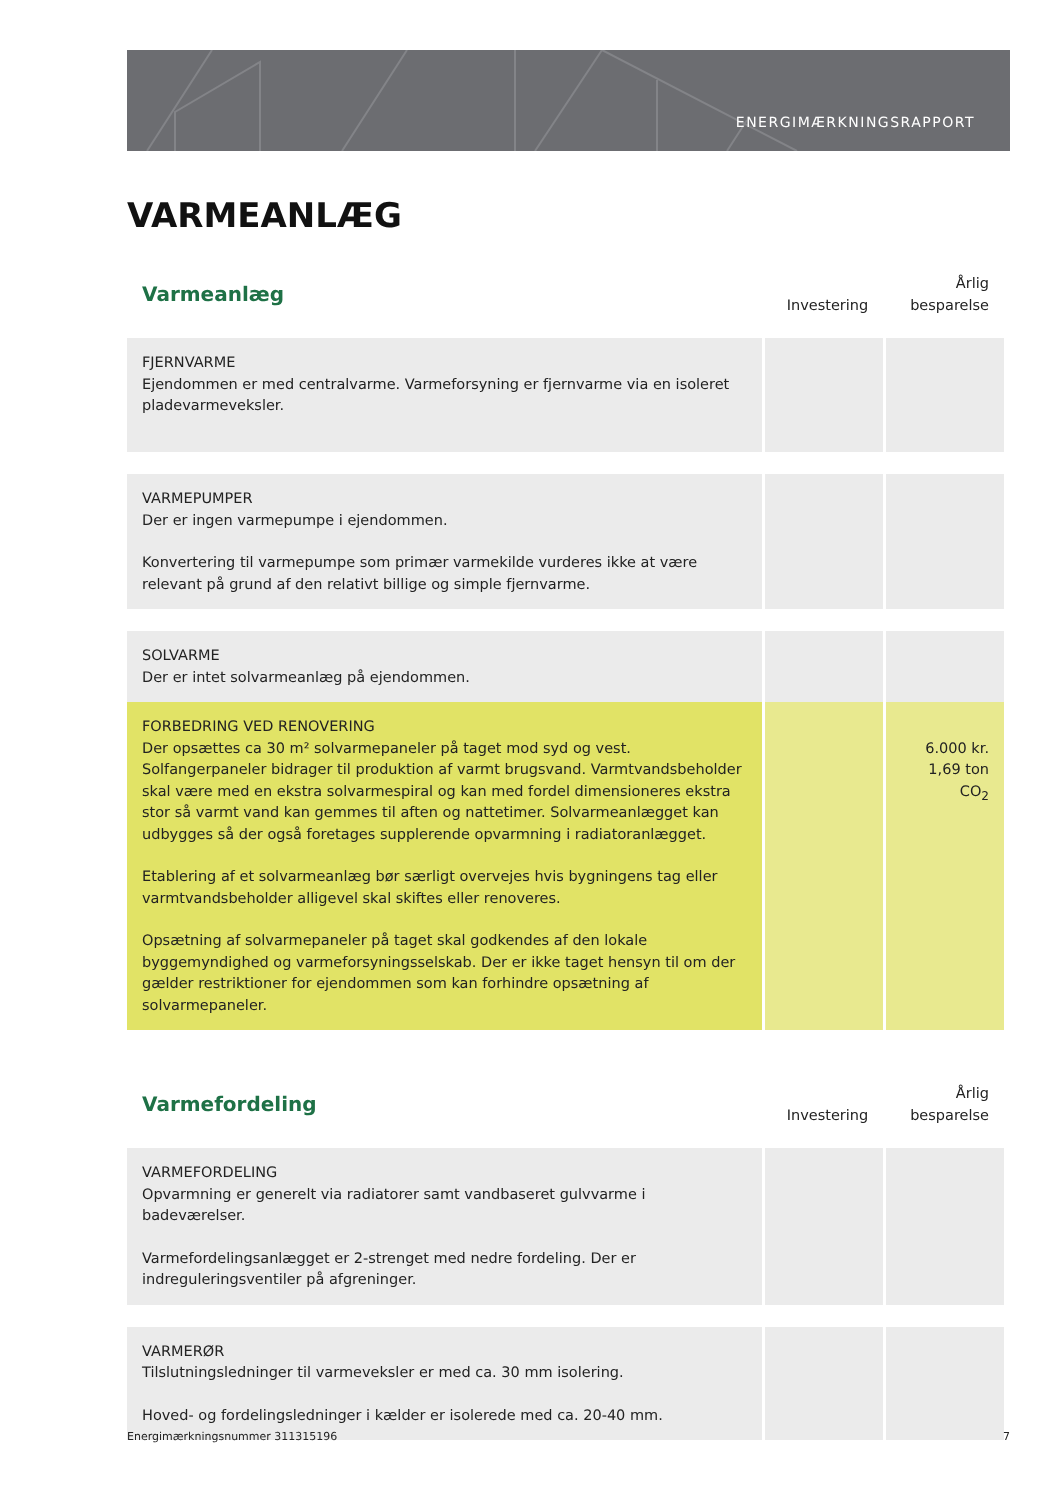ENERGIMÆRKNINGSRAPPORT
VARMEANLÆG
| Varmeanlæg | Investering | Årlig besparelse |
| --- | --- | --- |
| FJERNVARME Ejendommen er med centralvarme. Varmeforsyning er fjernvarme via en isoleret pladevarmeveksler. | | |
| VARMEPUMPER Der er ingen varmepumpe i ejendommen. Konvertering til varmepumpe som primær varmekilde vurderes ikke at være relevant på grund af den relativt billige og simple fjernvarme. | | |
| SOLVARME Der er intet solvarmeanlæg på ejendommen. | | |
| FORBEDRING VED RENOVERING Der opsættes ca 30 m² solvarmepaneler på taget mod syd og vest. Solfangerpaneler bidrager til produktion af varmt brugsvand. Varmtvandsbeholder skal være med en ekstra solvarmespiral og kan med fordel dimensioneres ekstra stor så varmt vand kan gemmes til aften og nattetimer. Solvarmeanlægget kan udbygges så der også foretages supplerende opvarmning i radiatoranlægget. Etablering af et solvarmeanlæg bør særligt overvejes hvis bygningens tag eller varmtvandsbeholder alligevel skal skiftes eller renoveres. Opsætning af solvarmepaneler på taget skal godkendes af den lokale byggemyndighed og varmeforsyningsselskab. Der er ikke taget hensyn til om der gælder restriktioner for ejendommen som kan forhindre opsætning af solvarmepaneler. | | 6.000 kr. 1,69 ton CO<sub>2</sub> |
| Varmefordeling | Investering | Årlig besparelse |
| VARMEFORDELING Opvarmning er generelt via radiatorer samt vandbaseret gulvvarme i badeværelser. Varmefordelingsanlægget er 2-strenget med nedre fordeling. Der er indreguleringsventiler på afgreninger. | | |
| VARMERØR Tilslutningsledninger til varmeveksler er med ca. 30 mm isolering. Hoved- og fordelingsledninger i kælder er isolerede med ca. 20-40 mm. | | |
Energimærkningsnummer 311315196 7